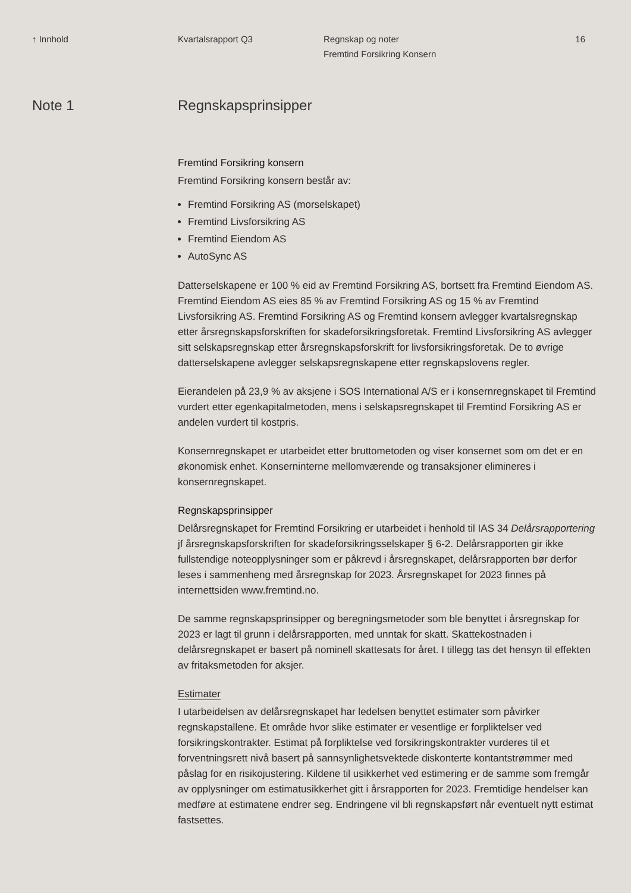↑ Innhold Kvartalsrapport Q3 Regnskap og noter
Fremtind Forsikring Konsern
16
Note 1 Regnskapsprinsipper
Fremtind Forsikring konsern
Fremtind Forsikring konsern består av:
Fremtind Forsikring AS (morselskapet)
Fremtind Livsforsikring AS
Fremtind Eiendom AS
AutoSync AS
Datterselskapene er 100 % eid av Fremtind Forsikring AS, bortsett fra Fremtind Eiendom AS. Fremtind Eiendom AS eies 85 % av Fremtind Forsikring AS og 15 % av Fremtind Livsforsikring AS. Fremtind Forsikring AS og Fremtind konsern avlegger kvartalsregnskap etter årsregnskapsforskriften for skadeforsikringsforetak. Fremtind Livsforsikring AS avlegger sitt selskapsregnskap etter årsregnskapsforskrift for livsforsikringsforetak. De to øvrige datterselskapene avlegger selskapsregnskapene etter regnskapslovens regler.
Eierandelen på 23,9 % av aksjene i SOS International A/S er i konsernregnskapet til Fremtind vurdert etter egenkapitalmetoden, mens i selskapsregnskapet til Fremtind Forsikring AS er andelen vurdert til kostpris.
Konsernregnskapet er utarbeidet etter bruttometoden og viser konsernet som om det er en økonomisk enhet. Konserninterne mellomværende og transaksjoner elimineres i konsernregnskapet.
Regnskapsprinsipper
Delårsregnskapet for Fremtind Forsikring er utarbeidet i henhold til IAS 34 Delårsrapportering jf årsregnskapsforskriften for skadeforsikringsselskaper § 6-2. Delårsrapporten gir ikke fullstendige noteopplysninger som er påkrevd i årsregnskapet, delårsrapporten bør derfor leses i sammenheng med årsregnskap for 2023. Årsregnskapet for 2023 finnes på internettsiden www.fremtind.no.
De samme regnskapsprinsipper og beregningsmetoder som ble benyttet i årsregnskap for 2023 er lagt til grunn i delårsrapporten, med unntak for skatt. Skattekostnaden i delårsregnskapet er basert på nominell skattesats for året. I tillegg tas det hensyn til effekten av fritaksmetoden for aksjer.
Estimater
I utarbeidelsen av delårsregnskapet har ledelsen benyttet estimater som påvirker regnskapstallene. Et område hvor slike estimater er vesentlige er forpliktelser ved forsikringskontrakter. Estimat på forpliktelse ved forsikringskontrakter vurderes til et forventningsrett nivå basert på sannsynlighetsvektede diskonterte kontantstrømmer med påslag for en risikojustering. Kildene til usikkerhet ved estimering er de samme som fremgår av opplysninger om estimatusikkerhet gitt i årsrapporten for 2023. Fremtidige hendelser kan medføre at estimatene endrer seg. Endringene vil bli regnskapsført når eventuelt nytt estimat fastsettes.